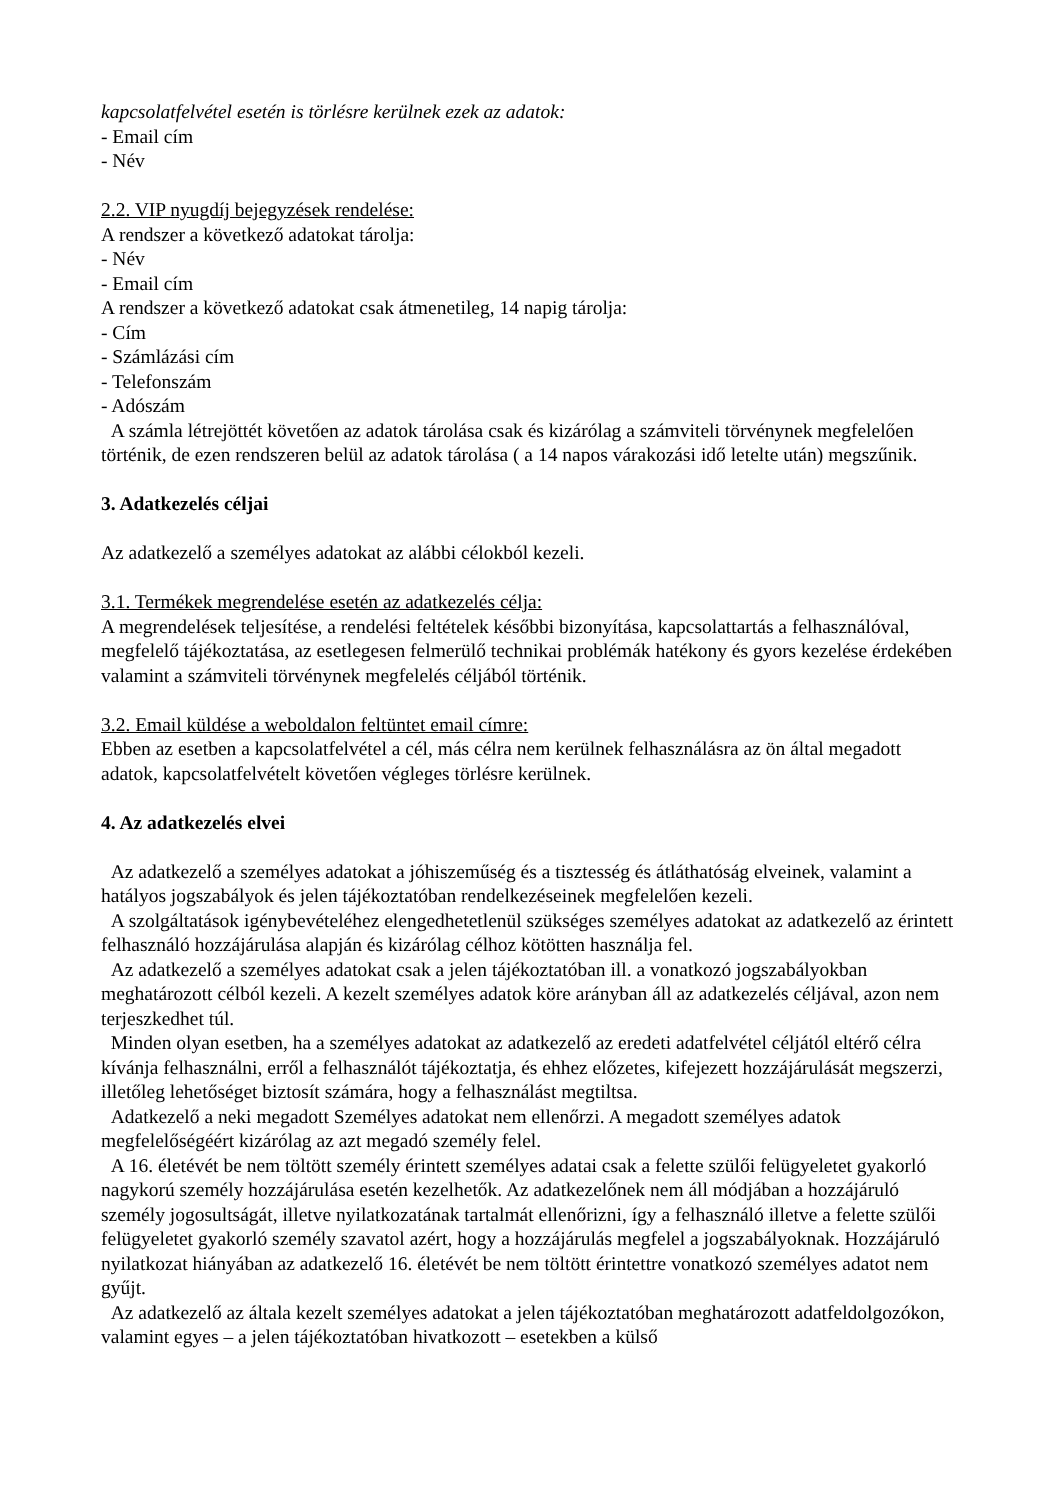kapcsolatfelvétel esetén is törlésre kerülnek ezek az adatok:
- Email cím
- Név
2.2. VIP nyugdíj bejegyzések rendelése:
A rendszer a következő adatokat tárolja:
- Név
- Email cím
A rendszer a következő adatokat csak átmenetileg, 14 napig tárolja:
- Cím
- Számlázási cím
- Telefonszám
- Adószám
A számla létrejöttét követően az adatok tárolása csak és kizárólag a számviteli törvénynek megfelelően történik, de ezen rendszeren belül az adatok tárolása ( a 14 napos várakozási idő letelte után) megszűnik.
3. Adatkezelés céljai
Az adatkezelő a személyes adatokat az alábbi célokból kezeli.
3.1. Termékek megrendelése esetén az adatkezelés célja:
A megrendelések teljesítése, a rendelési feltételek későbbi bizonyítása, kapcsolattartás a felhasználóval, megfelelő tájékoztatása, az esetlegesen felmerülő technikai problémák hatékony és gyors kezelése érdekében valamint a számviteli törvénynek megfelelés céljából történik.
3.2. Email küldése a weboldalon feltüntet email címre:
Ebben az esetben a kapcsolatfelvétel a cél, más célra nem kerülnek felhasználásra az ön által megadott adatok, kapcsolatfelvételt követően végleges törlésre kerülnek.
4. Az adatkezelés elvei
Az adatkezelő a személyes adatokat a jóhiszeműség és a tisztesség és átláthatóság elveinek, valamint a hatályos jogszabályok és jelen tájékoztatóban rendelkezéseinek megfelelően kezeli.
A szolgáltatások igénybevételéhez elengedhetetlenül szükséges személyes adatokat az adatkezelő az érintett felhasználó hozzájárulása alapján és kizárólag célhoz kötötten használja fel.
Az adatkezelő a személyes adatokat csak a jelen tájékoztatóban ill. a vonatkozó jogszabályokban meghatározott célból kezeli. A kezelt személyes adatok köre arányban áll az adatkezelés céljával, azon nem terjeszkedhet túl.
Minden olyan esetben, ha a személyes adatokat az adatkezelő az eredeti adatfelvétel céljától eltérő célra kívánja felhasználni, erről a felhasználót tájékoztatja, és ehhez előzetes, kifejezett hozzájárulását megszerzi, illetőleg lehetőséget biztosít számára, hogy a felhasználást megtiltsa.
Adatkezelő a neki megadott Személyes adatokat nem ellenőrzi. A megadott személyes adatok megfelelőségéért kizárólag az azt megadó személy felel.
A 16. életévét be nem töltött személy érintett személyes adatai csak a felette szülői felügyeletet gyakorló nagykorú személy hozzájárulása esetén kezelhetők. Az adatkezelőnek nem áll módjában a hozzájáruló személy jogosultságát, illetve nyilatkozatának tartalmát ellenőrizni, így a felhasználó illetve a felette szülői felügyeletet gyakorló személy szavatol azért, hogy a hozzájárulás megfelel a jogszabályoknak. Hozzájáruló nyilatkozat hiányában az adatkezelő 16. életévét be nem töltött érintettre vonatkozó személyes adatot nem gyűjt.
Az adatkezelő az általa kezelt személyes adatokat a jelen tájékoztatóban meghatározott adatfeldolgozókon, valamint egyes – a jelen tájékoztatóban hivatkozott – esetekben a külső